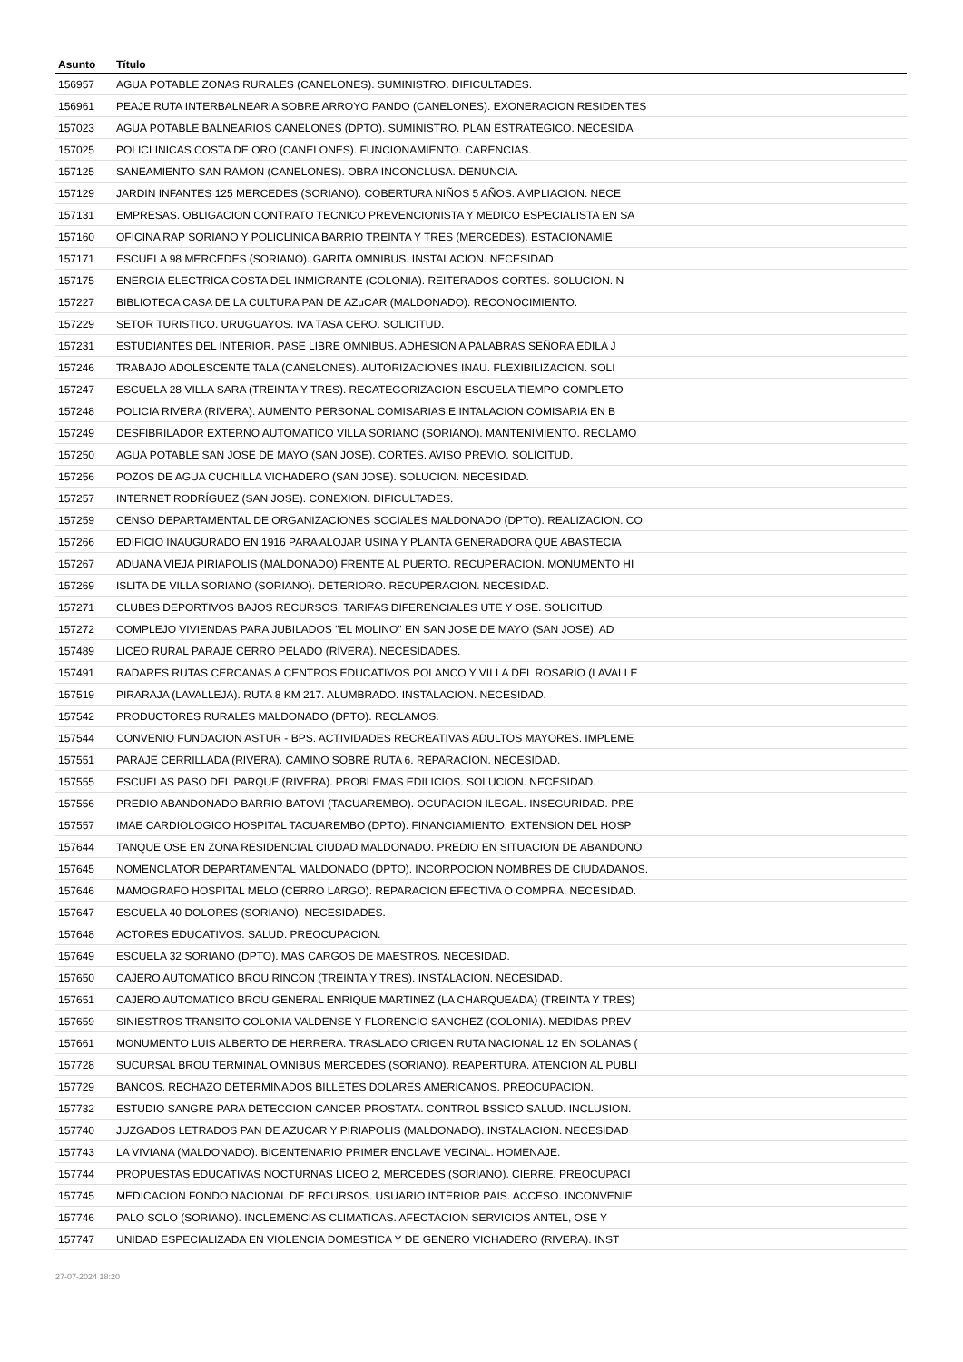| Asunto | Título |
| --- | --- |
| 156957 | AGUA POTABLE ZONAS RURALES (CANELONES). SUMINISTRO. DIFICULTADES. |
| 156961 | PEAJE RUTA INTERBALNEARIA SOBRE ARROYO PANDO (CANELONES). EXONERACION RESIDENTES |
| 157023 | AGUA POTABLE BALNEARIOS CANELONES (DPTO). SUMINISTRO. PLAN ESTRATEGICO. NECESIDA |
| 157025 | POLICLINICAS COSTA DE ORO (CANELONES). FUNCIONAMIENTO. CARENCIAS. |
| 157125 | SANEAMIENTO SAN RAMON (CANELONES). OBRA INCONCLUSA. DENUNCIA. |
| 157129 | JARDIN INFANTES 125 MERCEDES (SORIANO). COBERTURA NIÑOS 5 AÑOS. AMPLIACION. NECE |
| 157131 | EMPRESAS. OBLIGACION CONTRATO TECNICO PREVENCIONISTA Y MEDICO ESPECIALISTA EN SA |
| 157160 | OFICINA RAP SORIANO Y POLICLINICA BARRIO TREINTA Y TRES (MERCEDES). ESTACIONAMIE |
| 157171 | ESCUELA 98 MERCEDES (SORIANO). GARITA OMNIBUS. INSTALACION. NECESIDAD. |
| 157175 | ENERGIA ELECTRICA COSTA DEL INMIGRANTE (COLONIA). REITERADOS CORTES. SOLUCION. N |
| 157227 | BIBLIOTECA CASA DE LA CULTURA PAN DE AZuCAR (MALDONADO). RECONOCIMIENTO. |
| 157229 | SETOR TURISTICO. URUGUAYOS. IVA TASA CERO. SOLICITUD. |
| 157231 | ESTUDIANTES DEL INTERIOR. PASE LIBRE OMNIBUS. ADHESION A PALABRAS SEÑORA EDILA J |
| 157246 | TRABAJO ADOLESCENTE TALA (CANELONES). AUTORIZACIONES INAU. FLEXIBILIZACION. SOLI |
| 157247 | ESCUELA 28 VILLA SARA (TREINTA Y TRES). RECATEGORIZACION ESCUELA TIEMPO COMPLETO |
| 157248 | POLICIA RIVERA (RIVERA). AUMENTO PERSONAL COMISARIAS E INTALACION COMISARIA EN B |
| 157249 | DESFIBRILADOR EXTERNO AUTOMATICO VILLA SORIANO (SORIANO). MANTENIMIENTO. RECLAMO |
| 157250 | AGUA POTABLE SAN JOSE DE MAYO (SAN JOSE). CORTES. AVISO PREVIO. SOLICITUD. |
| 157256 | POZOS DE AGUA CUCHILLA VICHADERO (SAN JOSE). SOLUCION. NECESIDAD. |
| 157257 | INTERNET RODRÍGUEZ (SAN JOSE). CONEXION. DIFICULTADES. |
| 157259 | CENSO DEPARTAMENTAL DE ORGANIZACIONES SOCIALES MALDONADO (DPTO). REALIZACION. CO |
| 157266 | EDIFICIO INAUGURADO EN 1916 PARA ALOJAR USINA Y PLANTA GENERADORA QUE ABASTECIA |
| 157267 | ADUANA VIEJA PIRIAPOLIS (MALDONADO) FRENTE AL PUERTO. RECUPERACION. MONUMENTO HI |
| 157269 | ISLITA DE VILLA SORIANO (SORIANO). DETERIORO. RECUPERACION. NECESIDAD. |
| 157271 | CLUBES DEPORTIVOS BAJOS RECURSOS. TARIFAS DIFERENCIALES UTE Y OSE. SOLICITUD. |
| 157272 | COMPLEJO VIVIENDAS PARA JUBILADOS "EL MOLINO" EN SAN JOSE DE MAYO (SAN JOSE). AD |
| 157489 | LICEO RURAL PARAJE CERRO PELADO (RIVERA). NECESIDADES. |
| 157491 | RADARES RUTAS CERCANAS A CENTROS EDUCATIVOS POLANCO Y VILLA DEL ROSARIO (LAVALLE |
| 157519 | PIRARAJA (LAVALLEJA). RUTA 8 KM 217. ALUMBRADO. INSTALACION. NECESIDAD. |
| 157542 | PRODUCTORES RURALES MALDONADO (DPTO). RECLAMOS. |
| 157544 | CONVENIO FUNDACION ASTUR - BPS. ACTIVIDADES RECREATIVAS ADULTOS MAYORES. IMPLEME |
| 157551 | PARAJE CERRILLADA (RIVERA). CAMINO SOBRE RUTA 6. REPARACION. NECESIDAD. |
| 157555 | ESCUELAS PASO DEL PARQUE (RIVERA). PROBLEMAS EDILICIOS. SOLUCION. NECESIDAD. |
| 157556 | PREDIO ABANDONADO BARRIO BATOVI (TACUAREMBO). OCUPACION ILEGAL. INSEGURIDAD. PRE |
| 157557 | IMAE CARDIOLOGICO HOSPITAL TACUAREMBO (DPTO). FINANCIAMIENTO. EXTENSION DEL HOSP |
| 157644 | TANQUE OSE EN ZONA RESIDENCIAL CIUDAD MALDONADO. PREDIO EN SITUACION DE ABANDONO |
| 157645 | NOMENCLATOR DEPARTAMENTAL MALDONADO (DPTO). INCORPOCION NOMBRES DE CIUDADANOS. |
| 157646 | MAMOGRAFO HOSPITAL MELO (CERRO LARGO). REPARACION EFECTIVA O COMPRA. NECESIDAD. |
| 157647 | ESCUELA 40 DOLORES (SORIANO). NECESIDADES. |
| 157648 | ACTORES EDUCATIVOS. SALUD. PREOCUPACION. |
| 157649 | ESCUELA 32 SORIANO (DPTO). MAS CARGOS DE MAESTROS. NECESIDAD. |
| 157650 | CAJERO AUTOMATICO BROU RINCON (TREINTA Y TRES). INSTALACION. NECESIDAD. |
| 157651 | CAJERO AUTOMATICO BROU GENERAL ENRIQUE MARTINEZ (LA CHARQUEADA) (TREINTA Y TRES) |
| 157659 | SINIESTROS TRANSITO COLONIA VALDENSE Y FLORENCIO SANCHEZ (COLONIA). MEDIDAS PREV |
| 157661 | MONUMENTO LUIS ALBERTO DE HERRERA. TRASLADO ORIGEN RUTA NACIONAL 12 EN SOLANAS ( |
| 157728 | SUCURSAL BROU TERMINAL OMNIBUS MERCEDES (SORIANO). REAPERTURA. ATENCION AL PUBLI |
| 157729 | BANCOS. RECHAZO DETERMINADOS BILLETES DOLARES AMERICANOS. PREOCUPACION. |
| 157732 | ESTUDIO SANGRE PARA DETECCION CANCER PROSTATA. CONTROL BSSICO SALUD. INCLUSION. |
| 157740 | JUZGADOS LETRADOS PAN DE AZUCAR Y PIRIAPOLIS (MALDONADO). INSTALACION. NECESIDAD |
| 157743 | LA VIVIANA (MALDONADO). BICENTENARIO PRIMER ENCLAVE VECINAL. HOMENAJE. |
| 157744 | PROPUESTAS EDUCATIVAS NOCTURNAS LICEO 2, MERCEDES (SORIANO). CIERRE. PREOCUPACI |
| 157745 | MEDICACION FONDO NACIONAL DE RECURSOS. USUARIO INTERIOR PAIS. ACCESO. INCONVENIE |
| 157746 | PALO SOLO (SORIANO). INCLEMENCIAS CLIMATICAS. AFECTACION SERVICIOS ANTEL, OSE Y |
| 157747 | UNIDAD ESPECIALIZADA EN VIOLENCIA DOMESTICA Y DE GENERO VICHADERO (RIVERA). INST |
27-07-2024 18:20